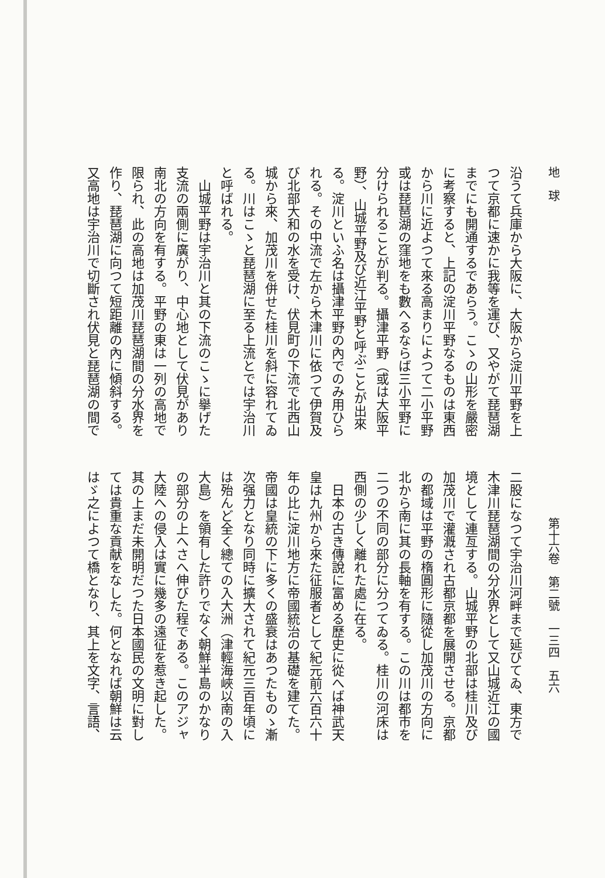地　球 第十六卷　第二號　一三四　五六
沿うて兵庫から大阪に、大阪から淀川平野を上
つて京都に速かに我等を運び、又やがて琵琶湖
までにも開通するであらう。こゝの山形を嚴密
に考察すると、上記の淀川平野なるものは東西
から川に近よつて來る高まりによつて二小平野
或は琵琶湖の窪地をも數へるならば三小平野に
分けられることが判る。攝津平野（或は大阪平
野）、山城平野及び近江平野と呼ぶことが出來
る。淀川といふ名は攝津平野の內でのみ用ひら
れる。その中流で左から木津川に依つて伊賀及
び北部大和の水を受け、伏見町の下流で北西山
城から來、加茂川を併せた桂川を斜に容れてゐ
る。川はこゝと琵琶湖に至る上流とでは宇治川
と呼ばれる。
　山城平野は宇治川と其の下流のこゝに擧げた
支流の兩側に廣がり、中心地として伏見があり
南北の方向を有する。平野の東は一列の高地で
限られ、此の高地は加茂川琵琶湖間の分水界を
作り、琵琶湖に向つて短距離の內に傾斜する。
又高地は宇治川で切斷され伏見と琵琶湖の間で
二股になつて宇治川河畔まで延びてゐ、東方で
木津川琵琶湖間の分水界として又山城近江の國
境として連亙する。山城平野の北部は桂川及び
加茂川で灌漑され古都京都を展開させる。京都
の都域は平野の楕圓形に隨從し加茂川の方向に
北から南に其の長軸を有する。この川は都市を
二つの不同の部分に分つてゐる。桂川の河床は
西側の少しく離れた處に在る。
　日本の古き傳說に富める歷史に從へば神武天
皇は九州から來た征服者として紀元前六百六十
年の比に淀川地方に帝國統治の基礎を建てた。
帝國は皇統の下に多くの盛衰はあつたものゝ漸
次强力となり同時に擴大されて紀元三百年頃に
は殆んど全く總ての入大洲（津輕海峽以南の入
大島）を領有した許りでなく朝鮮半島のかなり
の部分の上へさへ伸びた程である。このアジャ
大陸への侵入は實に幾多の遠征を惹き起した。
其の上まだ未開明だつた日本國民の文明に對し
ては貴重な貢献をなした。何となれば朝鮮は云
はゞ之によつて橋となり、其上を文字、言語、